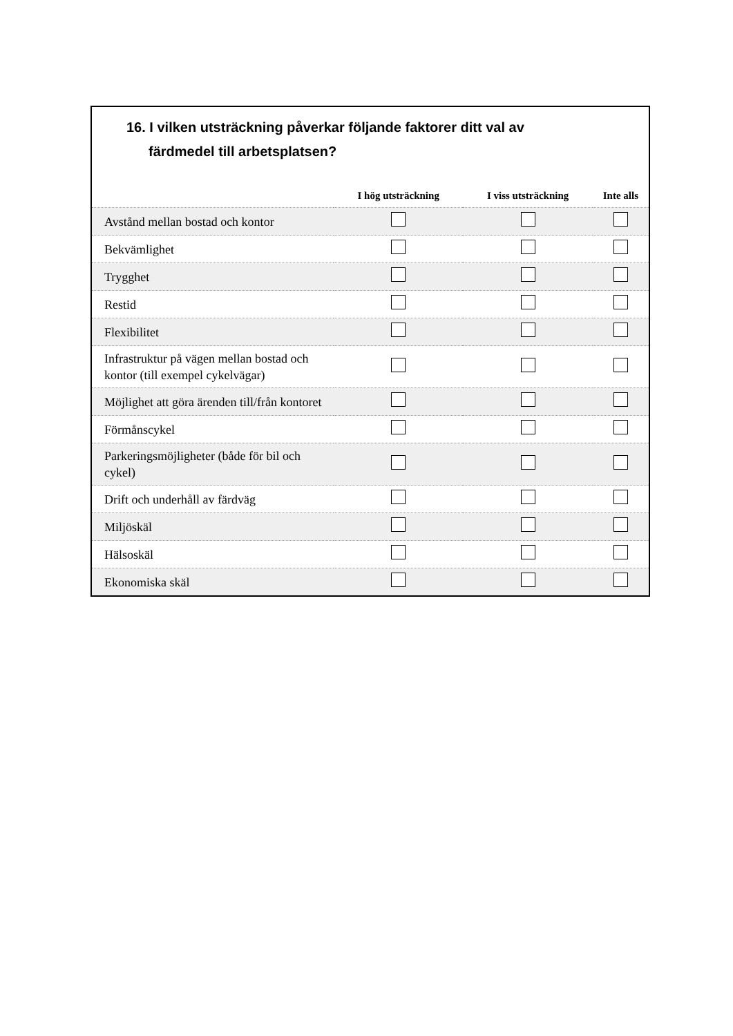16. I vilken utsträckning påverkar följande faktorer ditt val av
färdmedel till arbetsplatsen?
| | I hög utsträckning | I viss utsträckning | Inte alls |
| --- | --- | --- | --- |
| Avstånd mellan bostad och kontor | | | |
| Bekvämlighet | | | |
| Trygghet | | | |
| Restid | | | |
| Flexibilitet | | | |
| Infrastruktur på vägen mellan bostad och kontor (till exempel cykelvägar) | | | |
| Möjlighet att göra ärenden till/från kontoret | | | |
| Förmånscykel | | | |
| Parkeringsmöjligheter (både för bil och cykel) | | | |
| Drift och underhåll av färdväg | | | |
| Miljöskäl | | | |
| Hälsoskäl | | | |
| Ekonomiska skäl | | | |